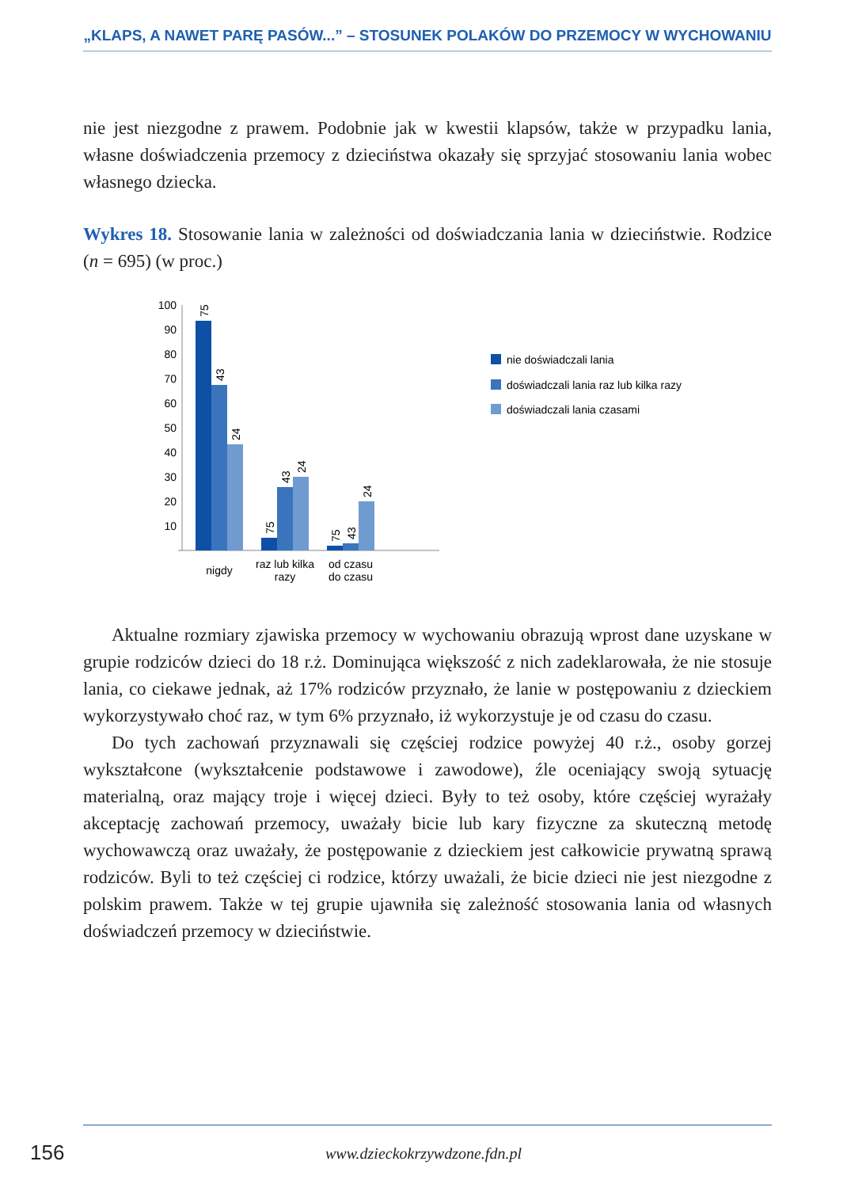„KLAPS, A NAWET PARĘ PASÓW...” – STOSUNEK POLAKÓW DO PRZEMOCY W WYCHOWANIU
nie jest niezgodne z prawem. Podobnie jak w kwestii klapsów, także w przypadku lania, własne doświadczenia przemocy z dzieciństwa okazały się sprzyjać stosowaniu lania wobec własnego dziecka.
Wykres 18. Stosowanie lania w zależności od doświadczania lania w dzieciństwie. Rodzice (n = 695) (w proc.)
100
90
80
70
60
50
40
30
20
10
75
43
24
75
43
24
75
43
24
nigdy
raz lub kilka
razy
od czasu
do czasu
nie doświadczali lania
doświadczali lania raz lub kilka razy
doświadczali lania czasami
Aktualne rozmiary zjawiska przemocy w wychowaniu obrazują wprost dane uzyskane w grupie rodziców dzieci do 18 r.ż. Dominująca większość z nich zadeklarowała, że nie stosuje lania, co ciekawe jednak, aż 17% rodziców przyznało, że lanie w postępowaniu z dzieckiem wykorzystywało choć raz, w tym 6% przyznało, iż wykorzystuje je od czasu do czasu.
Do tych zachowań przyznawali się częściej rodzice powyżej 40 r.ż., osoby gorzej wykształcone (wykształcenie podstawowe i zawodowe), źle oceniający swoją sytuację materialną, oraz mający troje i więcej dzieci. Były to też osoby, które częściej wyrażały akceptację zachowań przemocy, uważały bicie lub kary fizyczne za skuteczną metodę wychowawczą oraz uważały, że postępowanie z dzieckiem jest całkowicie prywatną sprawą rodziców. Byli to też częściej ci rodzice, którzy uważali, że bicie dzieci nie jest niezgodne z polskim prawem. Także w tej grupie ujawniła się zależność stosowania lania od własnych doświadczeń przemocy w dzieciństwie.
156
www.dzieckokrzywdzone.fdn.pl